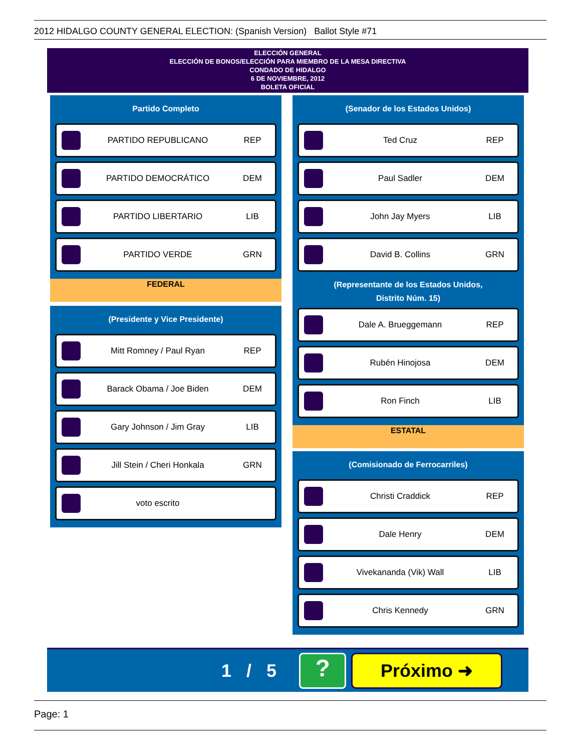2012 HIDALGO COUNTY GENERAL ELECTION: (Spanish Version) Ballot Style #71
ELECCIÓN GENERAL
ELECCIÓN DE BONOS/ELECCIÓN PARA MIEMBRO DE LA MESA DIRECTIVA
CONDADO DE HIDALGO
6 DE NOVIEMBRE, 2012
BOLETA OFICIAL
Partido Completo
PARTIDO REPUBLICANO REP
PARTIDO DEMOCRÁTICO DEM
PARTIDO LIBERTARIO LIB
PARTIDO VERDE GRN
FEDERAL
(Presidente y Vice Presidente)
Mitt Romney / Paul Ryan REP
Barack Obama / Joe Biden DEM
Gary Johnson / Jim Gray LIB
Jill Stein / Cheri Honkala GRN
voto escrito
(Senador de los Estados Unidos)
Ted Cruz REP
Paul Sadler DEM
John Jay Myers LIB
David B. Collins GRN
(Representante de los Estados Unidos,
Distrito Núm. 15)
Dale A. Brueggemann REP
Rubén Hinojosa DEM
Ron Finch LIB
ESTATAL
(Comisionado de Ferrocarriles)
Christi Craddick REP
Dale Henry DEM
Vivekananda (Vik) Wall LIB
Chris Kennedy GRN
1 / 5 ? Próximo ➜
Page: 1